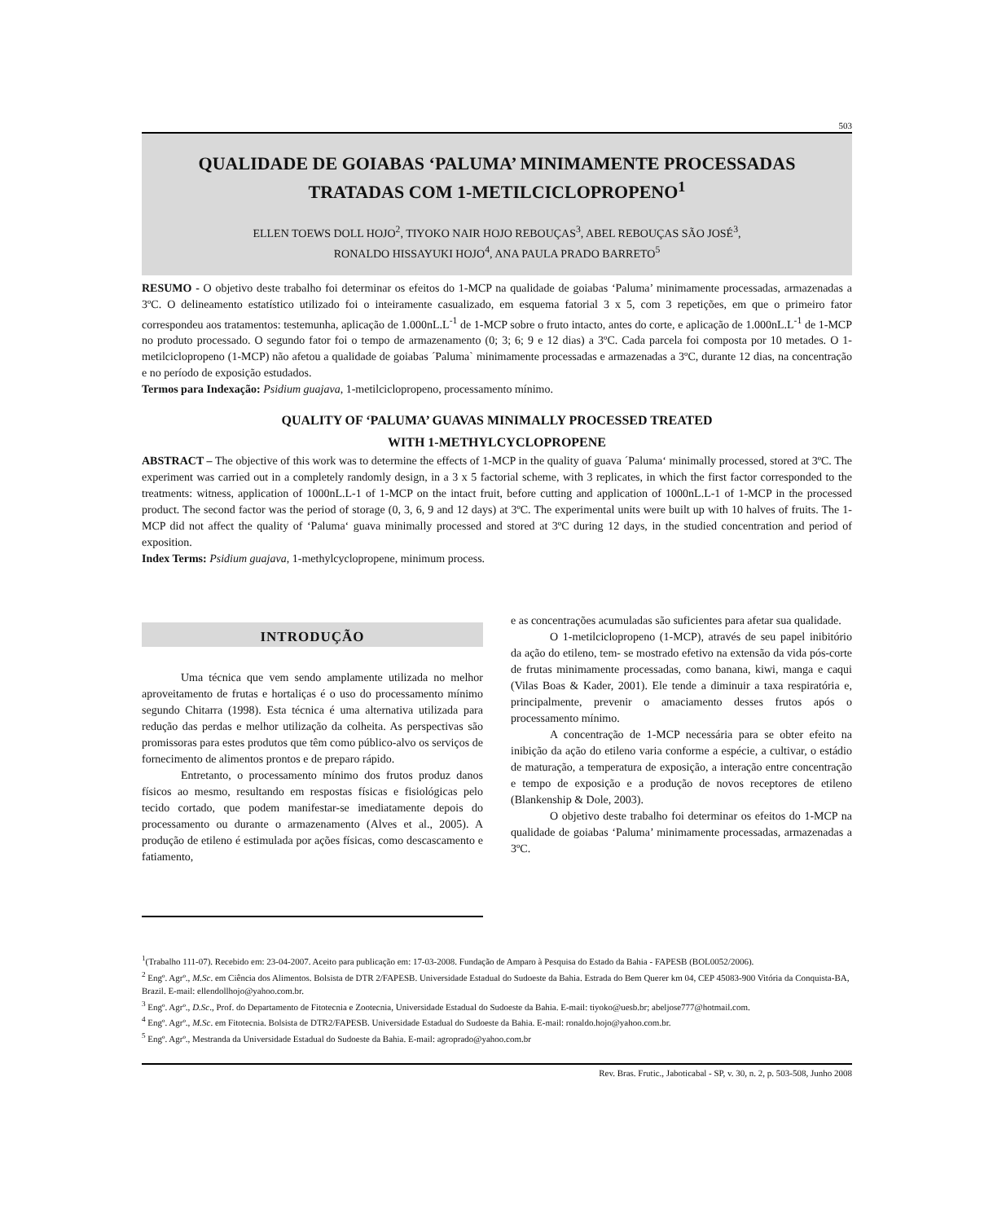503
QUALIDADE DE GOIABAS ‘PALUMA’ MINIMAMENTE PROCESSADAS TRATADAS COM 1-METILCICLOPROPENO<sup>1</sup>
ELLEN TOEWS DOLL HOJO<sup>2</sup>, TIYOKO NAIR HOJO REBOUÇAS<sup>3</sup>, ABEL REBOUÇAS SÃO JOSÉ<sup>3</sup>,
RONALDO HISSAYUKI HOJO<sup>4</sup>, ANA PAULA PRADO BARRETO<sup>5</sup>
RESUMO - O objetivo deste trabalho foi determinar os efeitos do 1-MCP na qualidade de goiabas ‘Paluma’ minimamente processadas, armazenadas a 3ºC. O delineamento estatístico utilizado foi o inteiramente casualizado, em esquema fatorial 3 x 5, com 3 repetições, em que o primeiro fator correspondeu aos tratamentos: testemunha, aplicação de 1.000nL.L<sup>-1</sup> de 1-MCP sobre o fruto intacto, antes do corte, e aplicação de 1.000nL.L<sup>-1</sup> de 1-MCP no produto processado. O segundo fator foi o tempo de armazenamento (0; 3; 6; 9 e 12 dias) a 3ºC. Cada parcela foi composta por 10 metades. O 1-metilciclopropeno (1-MCP) não afetou a qualidade de goiabas ´Paluma` minimamente processadas e armazenadas a 3ºC, durante 12 dias, na concentração e no período de exposição estudados.
Termos para Indexação: Psidium guajava, 1-metilciclopropeno, processamento mínimo.
QUALITY OF ‘PALUMA’ GUAVAS MINIMALLY PROCESSED TREATED
WITH 1-METHYLCYCLOPROPENE
ABSTRACT – The objective of this work was to determine the effects of 1-MCP in the quality of guava ´Paluma‘ minimally processed, stored at 3ºC. The experiment was carried out in a completely randomly design, in a 3 x 5 factorial scheme, with 3 replicates, in which the first factor corresponded to the treatments: witness, application of 1000nL.L-1 of 1-MCP on the intact fruit, before cutting and application of 1000nL.L-1 of 1-MCP in the processed product. The second factor was the period of storage (0, 3, 6, 9 and 12 days) at 3ºC. The experimental units were built up with 10 halves of fruits. The 1-MCP did not affect the quality of ‘Paluma‘ guava minimally processed and stored at 3ºC during 12 days, in the studied concentration and period of exposition.
Index Terms: Psidium guajava, 1-methylcyclopropene, minimum process.
INTRODUÇÃO
Uma técnica que vem sendo amplamente utilizada no melhor aproveitamento de frutas e hortaliças é o uso do processamento mínimo segundo Chitarra (1998). Esta técnica é uma alternativa utilizada para redução das perdas e melhor utilização da colheita. As perspectivas são promissoras para estes produtos que têm como público-alvo os serviços de fornecimento de alimentos prontos e de preparo rápido.
Entretanto, o processamento mínimo dos frutos produz danos físicos ao mesmo, resultando em respostas físicas e fisiológicas pelo tecido cortado, que podem manifestar-se imediatamente depois do processamento ou durante o armazenamento (Alves et al., 2005). A produção de etileno é estimulada por ações físicas, como descascamento e fatiamento,
e as concentrações acumuladas são suficientes para afetar sua qualidade.
O 1-metilciclopropeno (1-MCP), através de seu papel inibitório da ação do etileno, tem- se mostrado efetivo na extensão da vida pós-corte de frutas minimamente processadas, como banana, kiwi, manga e caqui (Vilas Boas & Kader, 2001). Ele tende a diminuir a taxa respiratória e, principalmente, prevenir o amaciamento desses frutos após o processamento mínimo.
A concentração de 1-MCP necessária para se obter efeito na inibição da ação do etileno varia conforme a espécie, a cultivar, o estádio de maturação, a temperatura de exposição, a interação entre concentração e tempo de exposição e a produção de novos receptores de etileno (Blankenship & Dole, 2003).
O objetivo deste trabalho foi determinar os efeitos do 1-MCP na qualidade de goiabas ‘Paluma’ minimamente processadas, armazenadas a 3ºC.
<sup>1</sup> (Trabalho 111-07). Recebido em: 23-04-2007. Aceito para publicação em: 17-03-2008. Fundação de Amparo à Pesquisa do Estado da Bahia - FAPESB (BOL0052/2006).
<sup>2</sup> Engº. Agrº., M.Sc. em Ciência dos Alimentos. Bolsista de DTR 2/FAPESB. Universidade Estadual do Sudoeste da Bahia. Estrada do Bem Querer km 04, CEP 45083-900 Vitória da Conquista-BA, Brazil. E-mail: ellendollhojo@yahoo.com.br.
<sup>3</sup> Engº. Agrº., D.Sc., Prof. do Departamento de Fitotecnia e Zootecnia, Universidade Estadual do Sudoeste da Bahia. E-mail: tiyoko@uesb.br; abeljose777@hotmail.com.
<sup>4</sup> Engº. Agrº., M.Sc. em Fitotecnia. Bolsista de DTR2/FAPESB. Universidade Estadual do Sudoeste da Bahia. E-mail: ronaldo.hojo@yahoo.com.br.
<sup>5</sup> Engº. Agrº., Mestranda da Universidade Estadual do Sudoeste da Bahia. E-mail: agroprado@yahoo.com.br
Rev. Bras. Frutic., Jaboticabal - SP, v. 30, n. 2, p. 503-508, Junho 2008